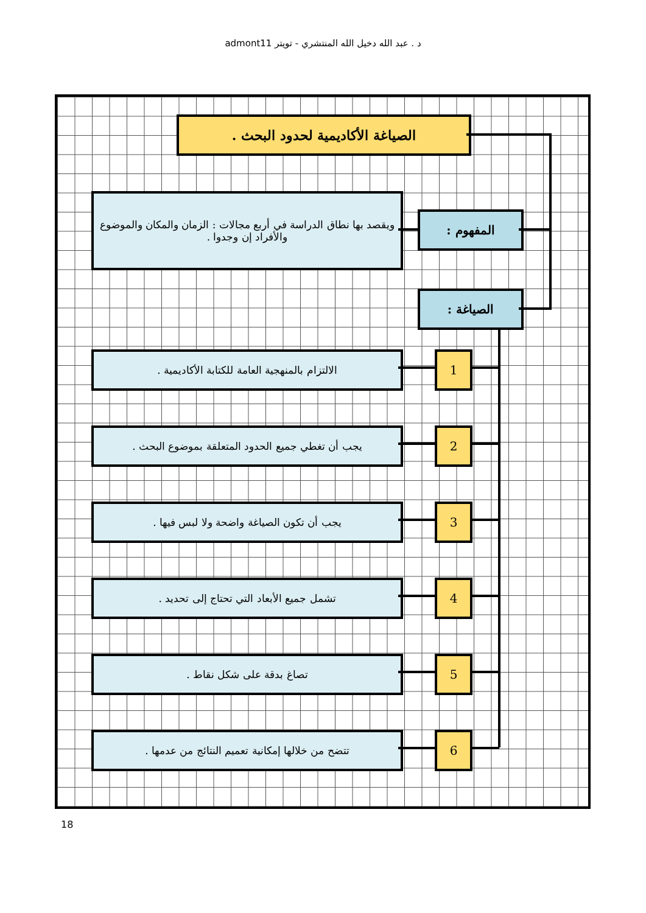د . عبد الله دخيل الله المنتشري - تويتر admont11
الصياغة الأكاديمية لحدود البحث .
المفهوم :
ويقصد بها نطاق الدراسة في أربع مجالات : الزمان والمكان والموضوع والأفراد إن وجدوا .
الصياغة :
1
الالتزام بالمنهجية العامة للكتابة الأكاديمية .
2
يجب أن تغطي جميع الحدود المتعلقة بموضوع البحث .
3
يجب أن تكون الصياغة واضحة ولا لبس فيها .
4
تشمل جميع الأبعاد التي تحتاج إلى تحديد .
5
تصاغ بدقة على شكل نقاط .
6
تتضح من خلالها إمكانية تعميم النتائج من عدمها .
18